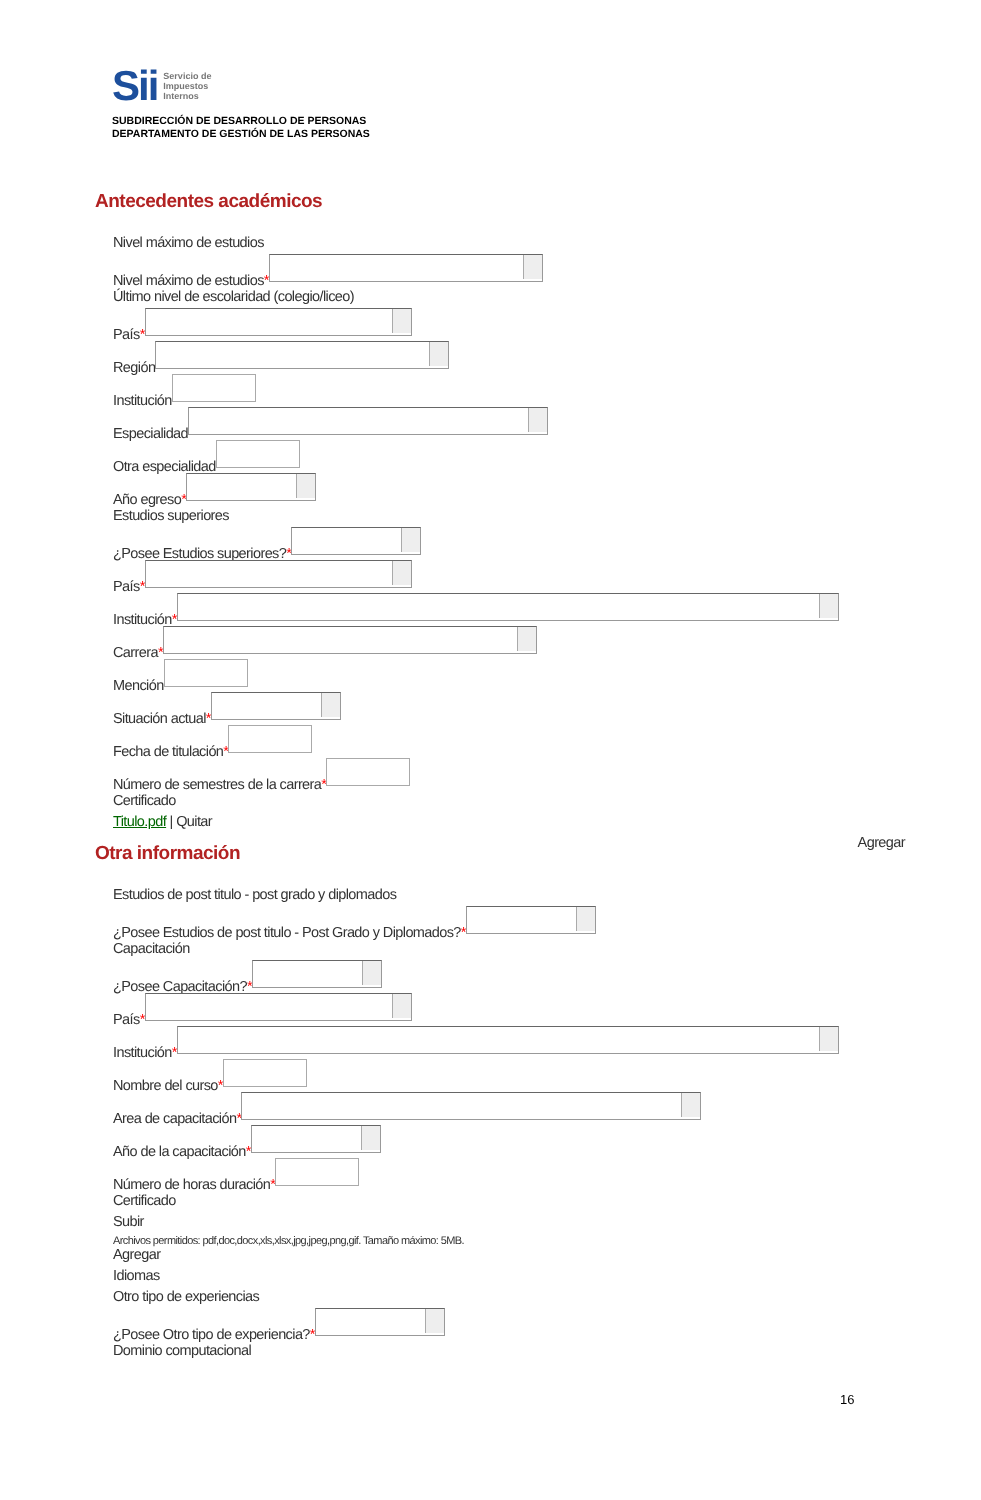Sii
Servicio de
Impuestos
Internos
SUBDIRECCIÓN DE DESARROLLO DE PERSONAS
DEPARTAMENTO DE GESTIÓN DE LAS PERSONAS
Antecedentes académicos
Nivel máximo de estudios
Nivel máximo de estudios *
Último nivel de escolaridad (colegio/liceo)
País *
Región
Institución
Especialidad
Otra especialidad
Año egreso *
Estudios superiores
¿Posee Estudios superiores? *
País *
Institución *
Carrera *
Mención
Situación actual *
Fecha de titulación *
Número de semestres de la carrera *
Certificado
Titulo.pdf | Quitar
Agregar
Otra información
Estudios de post titulo - post grado y diplomados
¿Posee Estudios de post titulo - Post Grado y Diplomados? *
Capacitación
¿Posee Capacitación? *
País *
Institución *
Nombre del curso *
Area de capacitación *
Año de la capacitación *
Número de horas duración *
Certificado
Subir
Archivos permitidos: pdf,doc,docx,xls,xlsx,jpg,jpeg,png,gif. Tamaño máximo: 5MB.
Agregar
Idiomas
Otro tipo de experiencias
¿Posee Otro tipo de experiencia? *
Dominio computacional
16